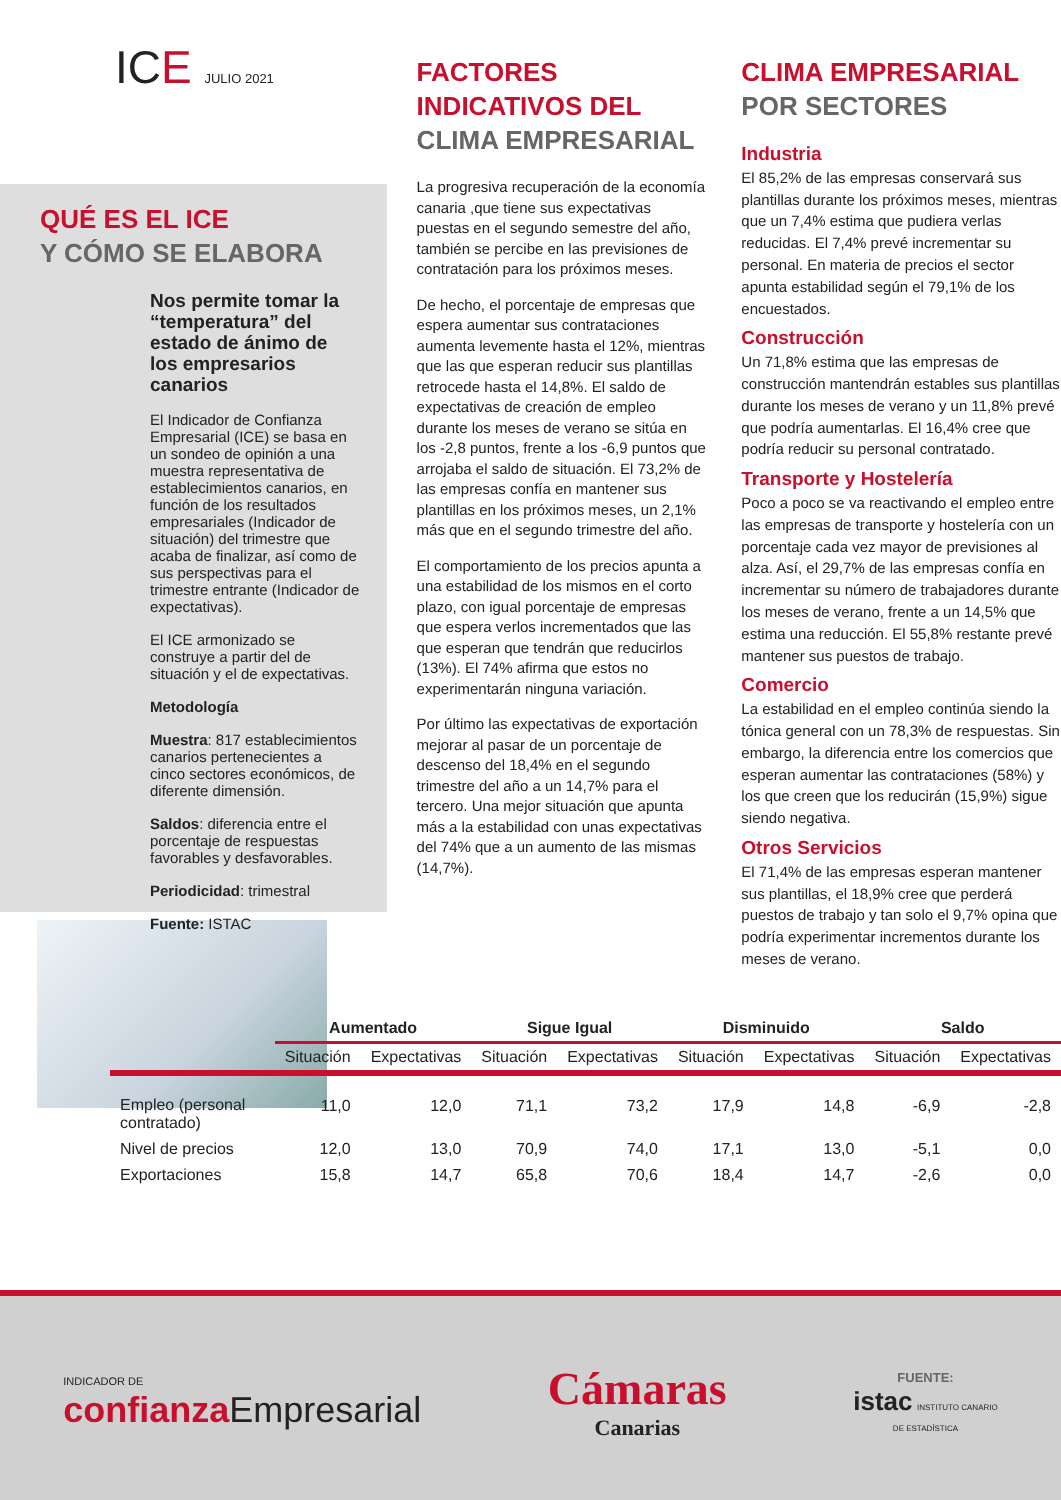ICE JULIO 2021
QUÉ ES EL ICE
Y CÓMO SE ELABORA
Nos permite tomar la “temperatura” del estado de ánimo de los empresarios canarios
El Indicador de Confianza Empresarial (ICE) se basa en un sondeo de opinión a una muestra representativa de establecimientos canarios, en función de los resultados empresariales (Indicador de situación) del trimestre que acaba de finalizar, así como de sus perspectivas para el trimestre entrante (Indicador de expectativas).
El ICE armonizado se construye a partir del de situación y el de expectativas.
Metodología
Muestra: 817 establecimientos canarios pertenecientes a cinco sectores económicos, de diferente dimensión.
Saldos: diferencia entre el porcentaje de respuestas favorables y desfavorables.
Periodicidad: trimestral
Fuente: ISTAC
FACTORES INDICATIVOS DEL
CLIMA EMPRESARIAL
La progresiva recuperación de la economía canaria ,que tiene sus expectativas puestas en el segundo semestre del año, también se percibe en las previsiones de contratación para los próximos meses.
De hecho, el porcentaje de empresas que espera aumentar sus contrataciones aumenta levemente hasta el 12%, mientras que las que esperan reducir sus plantillas retrocede hasta el 14,8%. El saldo de expectativas de creación de empleo durante los meses de verano se sitúa en los -2,8 puntos, frente a los -6,9 puntos que arrojaba el saldo de situación. El 73,2% de las empresas confía en mantener sus plantillas en los próximos meses, un 2,1% más que en el segundo trimestre del año.
El comportamiento de los precios apunta a una estabilidad de los mismos en el corto plazo, con igual porcentaje de empresas que espera verlos incrementados que las que esperan que tendrán que reducirlos (13%). El 74% afirma que estos no experimentarán ninguna variación.
Por último las expectativas de exportación mejorar al pasar de un porcentaje de descenso del 18,4% en el segundo trimestre del año a un 14,7% para el tercero. Una mejor situación que apunta más a la estabilidad con unas expectativas del 74% que a un aumento de las mismas (14,7%).
CLIMA EMPRESARIAL
POR SECTORES
Industria
El 85,2% de las empresas conservará sus plantillas durante los próximos meses, mientras que un 7,4% estima que pudiera verlas reducidas. El 7,4% prevé incrementar su personal. En materia de precios el sector apunta estabilidad según el 79,1% de los encuestados.
Construcción
Un 71,8% estima que las empresas de construcción mantendrán estables sus plantillas durante los meses de verano y un 11,8% prevé que podría aumentarlas. El 16,4% cree que podría reducir su personal contratado.
Transporte y Hostelería
Poco a poco se va reactivando el empleo entre las empresas de transporte y hostelería con un porcentaje cada vez mayor de previsiones al alza. Así, el 29,7% de las empresas confía en incrementar su número de trabajadores durante los meses de verano, frente a un 14,5% que estima una reducción. El 55,8% restante prevé mantener sus puestos de trabajo.
Comercio
La estabilidad en el empleo continúa siendo la tónica general con un 78,3% de respuestas. Sin embargo, la diferencia entre los comercios que esperan aumentar las contrataciones (58%) y los que creen que los reducirán (15,9%) sigue siendo negativa.
Otros Servicios
El 71,4% de las empresas esperan mantener sus plantillas, el 18,9% cree que perderá puestos de trabajo y tan solo el 9,7% opina que podría experimentar incrementos durante los meses de verano.
| | Aumentado | | Sigue Igual | | Disminuido | | Saldo | |
| --- | --- | --- | --- | --- | --- | --- | --- | --- |
| | Situación | Expectativas | Situación | Expectativas | Situación | Expectativas | Situación | Expectativas |
| Empleo (personal contratado) | 11,0 | 12,0 | 71,1 | 73,2 | 17,9 | 14,8 | -6,9 | -2,8 |
| Nivel de precios | 12,0 | 13,0 | 70,9 | 74,0 | 17,1 | 13,0 | -5,1 | 0,0 |
| Exportaciones | 15,8 | 14,7 | 65,8 | 70,6 | 18,4 | 14,7 | -2,6 | 0,0 |
INDICADOR DE
confianza Empresarial
Cámaras
Canarias
FUENTE:
istac INSTITUTO CANARIO
DE ESTADÍSTICA